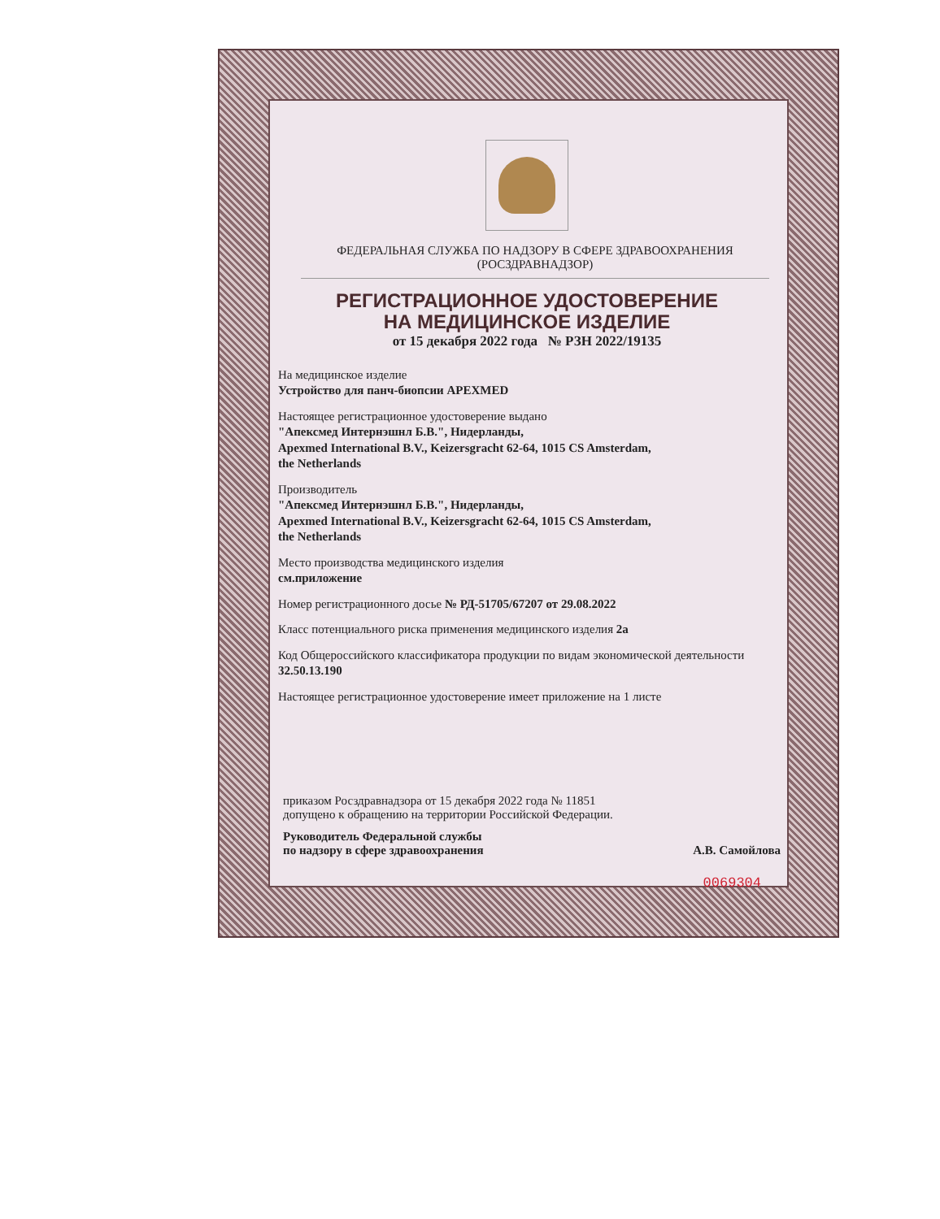ФЕДЕРАЛЬНАЯ СЛУЖБА ПО НАДЗОРУ В СФЕРЕ ЗДРАВООХРАНЕНИЯ
(РОСЗДРАВНАДЗОР)
РЕГИСТРАЦИОННОЕ УДОСТОВЕРЕНИЕ
НА МЕДИЦИНСКОЕ ИЗДЕЛИЕ
от 15 декабря 2022 года № РЗН 2022/19135
На медицинское изделие
Устройство для панч-биопсии APEXMED
Настоящее регистрационное удостоверение выдано
"Апексмед Интернэшнл Б.В.", Нидерланды,
Apexmed International B.V., Keizersgracht 62-64, 1015 CS Amsterdam,
the Netherlands
Производитель
"Апексмед Интернэшнл Б.В.", Нидерланды,
Apexmed International B.V., Keizersgracht 62-64, 1015 CS Amsterdam,
the Netherlands
Место производства медицинского изделия
см.приложение
Номер регистрационного досье № РД-51705/67207 от 29.08.2022
Класс потенциального риска применения медицинского изделия 2а
Код Общероссийского классификатора продукции по видам экономической деятельности 32.50.13.190
Настоящее регистрационное удостоверение имеет приложение на 1 листе
приказом Росздравнадзора от 15 декабря 2022 года № 11851
допущено к обращению на территории Российской Федерации.
Руководитель Федеральной службы
по надзору в сфере здравоохранения А.В. Самойлова
0069304